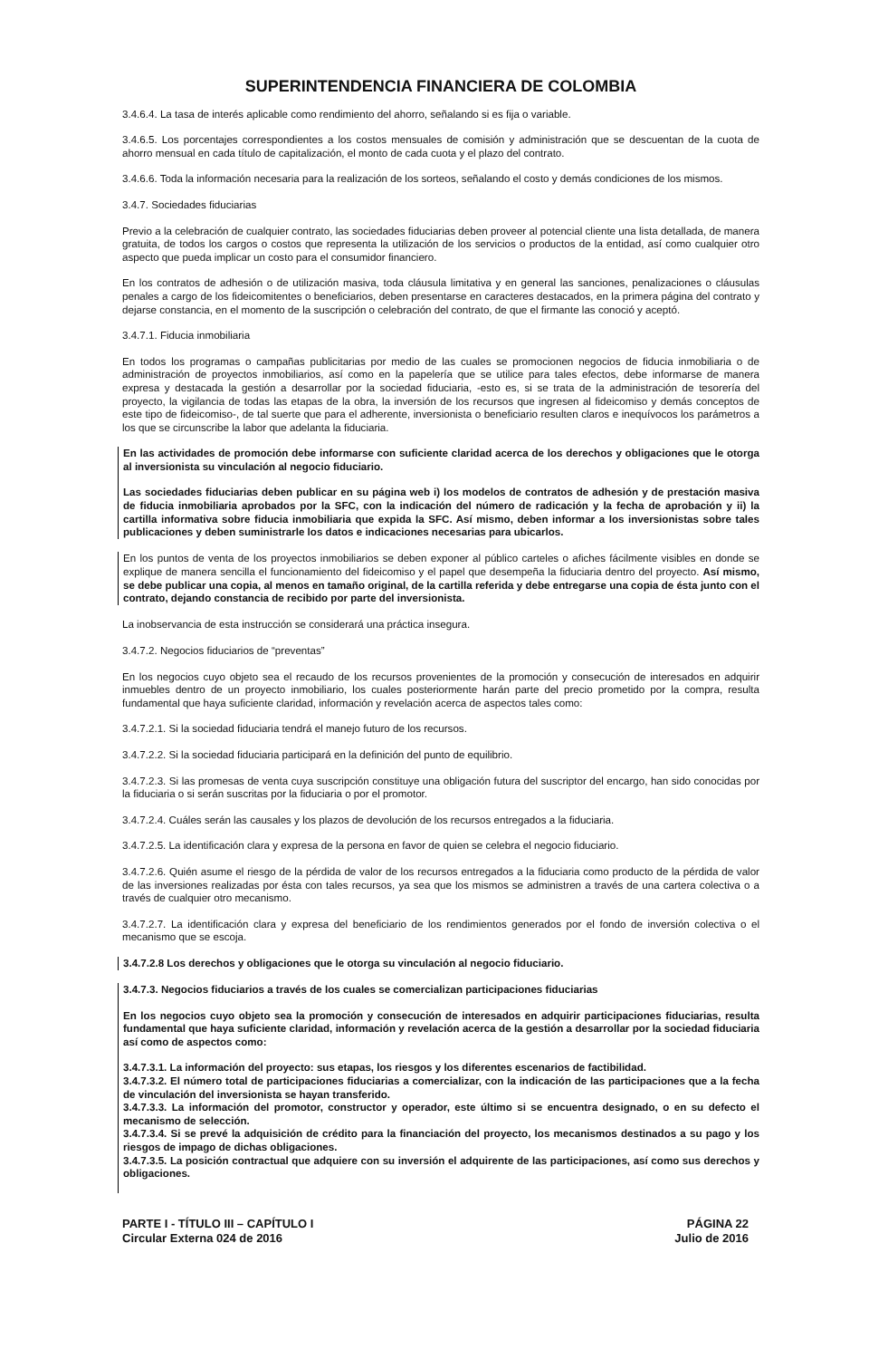SUPERINTENDENCIA FINANCIERA DE COLOMBIA
3.4.6.4. La tasa de interés aplicable como rendimiento del ahorro, señalando si es fija o variable.
3.4.6.5. Los porcentajes correspondientes a los costos mensuales de comisión y administración que se descuentan de la cuota de ahorro mensual en cada título de capitalización, el monto de cada cuota y el plazo del contrato.
3.4.6.6. Toda la información necesaria para la realización de los sorteos, señalando el costo y demás condiciones de los mismos.
3.4.7. Sociedades fiduciarias
Previo a la celebración de cualquier contrato, las sociedades fiduciarias deben proveer al potencial cliente una lista detallada, de manera gratuita, de todos los cargos o costos que representa la utilización de los servicios o productos de la entidad, así como cualquier otro aspecto que pueda implicar un costo para el consumidor financiero.
En los contratos de adhesión o de utilización masiva, toda cláusula limitativa y en general las sanciones, penalizaciones o cláusulas penales a cargo de los fideicomitentes o beneficiarios, deben presentarse en caracteres destacados, en la primera página del contrato y dejarse constancia, en el momento de la suscripción o celebración del contrato, de que el firmante las conoció y aceptó.
3.4.7.1. Fiducia inmobiliaria
En todos los programas o campañas publicitarias por medio de las cuales se promocionen negocios de fiducia inmobiliaria o de administración de proyectos inmobiliarios, así como en la papelería que se utilice para tales efectos, debe informarse de manera expresa y destacada la gestión a desarrollar por la sociedad fiduciaria, -esto es, si se trata de la administración de tesorería del proyecto, la vigilancia de todas las etapas de la obra, la inversión de los recursos que ingresen al fideicomiso y demás conceptos de este tipo de fideicomiso-, de tal suerte que para el adherente, inversionista o beneficiario resulten claros e inequívocos los parámetros a los que se circunscribe la labor que adelanta la fiduciaria.
En las actividades de promoción debe informarse con suficiente claridad acerca de los derechos y obligaciones que le otorga al inversionista su vinculación al negocio fiduciario.
Las sociedades fiduciarias deben publicar en su página web i) los modelos de contratos de adhesión y de prestación masiva de fiducia inmobiliaria aprobados por la SFC, con la indicación del número de radicación y la fecha de aprobación y ii) la cartilla informativa sobre fiducia inmobiliaria que expida la SFC. Así mismo, deben informar a los inversionistas sobre tales publicaciones y deben suministrarle los datos e indicaciones necesarias para ubicarlos.
En los puntos de venta de los proyectos inmobiliarios se deben exponer al público carteles o afiches fácilmente visibles en donde se explique de manera sencilla el funcionamiento del fideicomiso y el papel que desempeña la fiduciaria dentro del proyecto. Así mismo, se debe publicar una copia, al menos en tamaño original, de la cartilla referida y debe entregarse una copia de ésta junto con el contrato, dejando constancia de recibido por parte del inversionista.
La inobservancia de esta instrucción se considerará una práctica insegura.
3.4.7.2. Negocios fiduciarios de “preventas”
En los negocios cuyo objeto sea el recaudo de los recursos provenientes de la promoción y consecución de interesados en adquirir inmuebles dentro de un proyecto inmobiliario, los cuales posteriormente harán parte del precio prometido por la compra, resulta fundamental que haya suficiente claridad, información y revelación acerca de aspectos tales como:
3.4.7.2.1. Si la sociedad fiduciaria tendrá el manejo futuro de los recursos.
3.4.7.2.2. Si la sociedad fiduciaria participará en la definición del punto de equilibrio.
3.4.7.2.3. Si las promesas de venta cuya suscripción constituye una obligación futura del suscriptor del encargo, han sido conocidas por la fiduciaria o si serán suscritas por la fiduciaria o por el promotor.
3.4.7.2.4. Cuáles serán las causales y los plazos de devolución de los recursos entregados a la fiduciaria.
3.4.7.2.5. La identificación clara y expresa de la persona en favor de quien se celebra el negocio fiduciario.
3.4.7.2.6. Quién asume el riesgo de la pérdida de valor de los recursos entregados a la fiduciaria como producto de la pérdida de valor de las inversiones realizadas por ésta con tales recursos, ya sea que los mismos se administren a través de una cartera colectiva o a través de cualquier otro mecanismo.
3.4.7.2.7. La identificación clara y expresa del beneficiario de los rendimientos generados por el fondo de inversión colectiva o el mecanismo que se escoja.
3.4.7.2.8 Los derechos y obligaciones que le otorga su vinculación al negocio fiduciario.
3.4.7.3. Negocios fiduciarios a través de los cuales se comercializan participaciones fiduciarias
En los negocios cuyo objeto sea la promoción y consecución de interesados en adquirir participaciones fiduciarias, resulta fundamental que haya suficiente claridad, información y revelación acerca de la gestión a desarrollar por la sociedad fiduciaria así como de aspectos como:
3.4.7.3.1. La información del proyecto: sus etapas, los riesgos y los diferentes escenarios de factibilidad.
3.4.7.3.2. El número total de participaciones fiduciarias a comercializar, con la indicación de las participaciones que a la fecha de vinculación del inversionista se hayan transferido.
3.4.7.3.3. La información del promotor, constructor y operador, este último si se encuentra designado, o en su defecto el mecanismo de selección.
3.4.7.3.4. Si se prevé la adquisición de crédito para la financiación del proyecto, los mecanismos destinados a su pago y los riesgos de impago de dichas obligaciones.
3.4.7.3.5. La posición contractual que adquiere con su inversión el adquirente de las participaciones, así como sus derechos y obligaciones.
PARTE I - TÍTULO III – CAPÍTULO I
Circular Externa 024 de 2016
PÁGINA 22
Julio de 2016